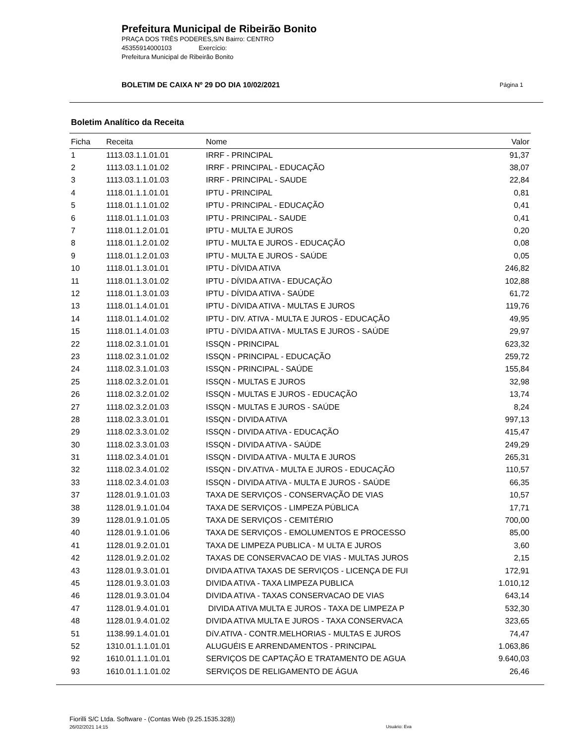Prefeitura Municipal de Ribeirão Bonito
PRAÇA DOS TRÊS PODERES,S/N Bairro: CENTRO
45355914000103 Exercício:
Prefeitura Municipal de Ribeirão Bonito
BOLETIM DE CAIXA Nº 29 DO DIA 10/02/2021 Página 1
Boletim Analítico da Receita
| Ficha | Receita | Nome | Valor |
| --- | --- | --- | --- |
| 1 | 1113.03.1.1.01.01 | IRRF - PRINCIPAL | 91,37 |
| 2 | 1113.03.1.1.01.02 | IRRF - PRINCIPAL - EDUCAÇÃO | 38,07 |
| 3 | 1113.03.1.1.01.03 | IRRF - PRINCIPAL - SAUDE | 22,84 |
| 4 | 1118.01.1.1.01.01 | IPTU - PRINCIPAL | 0,81 |
| 5 | 1118.01.1.1.01.02 | IPTU - PRINCIPAL - EDUCAÇÃO | 0,41 |
| 6 | 1118.01.1.1.01.03 | IPTU - PRINCIPAL - SAUDE | 0,41 |
| 7 | 1118.01.1.2.01.01 | IPTU - MULTA E JUROS | 0,20 |
| 8 | 1118.01.1.2.01.02 | IPTU - MULTA E JUROS - EDUCAÇÃO | 0,08 |
| 9 | 1118.01.1.2.01.03 | IPTU - MULTA E JUROS - SAÚDE | 0,05 |
| 10 | 1118.01.1.3.01.01 | IPTU - DÍVIDA ATIVA | 246,82 |
| 11 | 1118.01.1.3.01.02 | IPTU - DÍVIDA ATIVA - EDUCAÇÃO | 102,88 |
| 12 | 1118.01.1.3.01.03 | IPTU - DÍVIDA ATIVA - SAÚDE | 61,72 |
| 13 | 1118.01.1.4.01.01 | IPTU - DíVIDA ATIVA - MULTAS E JUROS | 119,76 |
| 14 | 1118.01.1.4.01.02 | IPTU - DIV. ATIVA - MULTA E JUROS - EDUCAÇÃO | 49,95 |
| 15 | 1118.01.1.4.01.03 | IPTU - DíVIDA ATIVA - MULTAS E JUROS - SAÚDE | 29,97 |
| 22 | 1118.02.3.1.01.01 | ISSQN - PRINCIPAL | 623,32 |
| 23 | 1118.02.3.1.01.02 | ISSQN - PRINCIPAL - EDUCAÇÃO | 259,72 |
| 24 | 1118.02.3.1.01.03 | ISSQN - PRINCIPAL - SAÚDE | 155,84 |
| 25 | 1118.02.3.2.01.01 | ISSQN - MULTAS E JUROS | 32,98 |
| 26 | 1118.02.3.2.01.02 | ISSQN - MULTAS E JUROS - EDUCAÇÃO | 13,74 |
| 27 | 1118.02.3.2.01.03 | ISSQN - MULTAS E JUROS - SAÚDE | 8,24 |
| 28 | 1118.02.3.3.01.01 | ISSQN - DIVIDA ATIVA | 997,13 |
| 29 | 1118.02.3.3.01.02 | ISSQN - DIVIDA ATIVA - EDUCAÇÃO | 415,47 |
| 30 | 1118.02.3.3.01.03 | ISSQN - DIVIDA ATIVA - SAÚDE | 249,29 |
| 31 | 1118.02.3.4.01.01 | ISSQN - DIVIDA ATIVA - MULTA E JUROS | 265,31 |
| 32 | 1118.02.3.4.01.02 | ISSQN - DIV.ATIVA - MULTA E JUROS - EDUCAÇÃO | 110,57 |
| 33 | 1118.02.3.4.01.03 | ISSQN - DIVIDA ATIVA - MULTA E JUROS - SAÚDE | 66,35 |
| 37 | 1128.01.9.1.01.03 | TAXA DE SERVIÇOS - CONSERVAÇÃO DE VIAS | 10,57 |
| 38 | 1128.01.9.1.01.04 | TAXA DE SERVIÇOS - LIMPEZA PÚBLICA | 17,71 |
| 39 | 1128.01.9.1.01.05 | TAXA DE SERVIÇOS - CEMITÉRIO | 700,00 |
| 40 | 1128.01.9.1.01.06 | TAXA DE SERVIÇOS - EMOLUMENTOS E PROCESSO | 85,00 |
| 41 | 1128.01.9.2.01.01 | TAXA DE LIMPEZA PUBLICA - M ULTA E JUROS | 3,60 |
| 42 | 1128.01.9.2.01.02 | TAXAS DE CONSERVACAO DE VIAS - MULTAS JUROS | 2,15 |
| 43 | 1128.01.9.3.01.01 | DIVIDA ATIVA TAXAS DE SERVIÇOS - LICENÇA DE FUI | 172,91 |
| 45 | 1128.01.9.3.01.03 | DIVIDA ATIVA - TAXA LIMPEZA PUBLICA | 1.010,12 |
| 46 | 1128.01.9.3.01.04 | DIVIDA ATIVA - TAXAS CONSERVACAO DE VIAS | 643,14 |
| 47 | 1128.01.9.4.01.01 | DIVIDA ATIVA MULTA E JUROS - TAXA DE LIMPEZA P | 532,30 |
| 48 | 1128.01.9.4.01.02 | DIVIDA ATIVA MULTA E JUROS - TAXA CONSERVACA | 323,65 |
| 51 | 1138.99.1.4.01.01 | DíV.ATIVA - CONTR.MELHORIAS - MULTAS E JUROS | 74,47 |
| 52 | 1310.01.1.1.01.01 | ALUGUÉIS E ARRENDAMENTOS - PRINCIPAL | 1.063,86 |
| 92 | 1610.01.1.1.01.01 | SERVIÇOS DE CAPTAÇÃO E TRATAMENTO DE AGUA | 9.640,03 |
| 93 | 1610.01.1.1.01.02 | SERVIÇOS DE RELIGAMENTO DE ÁGUA | 26,46 |
Fiorilli S/C Ltda. Software - (Contas Web (9.25.1535.328))
26/02/2021 14:15
Usuário: Eva